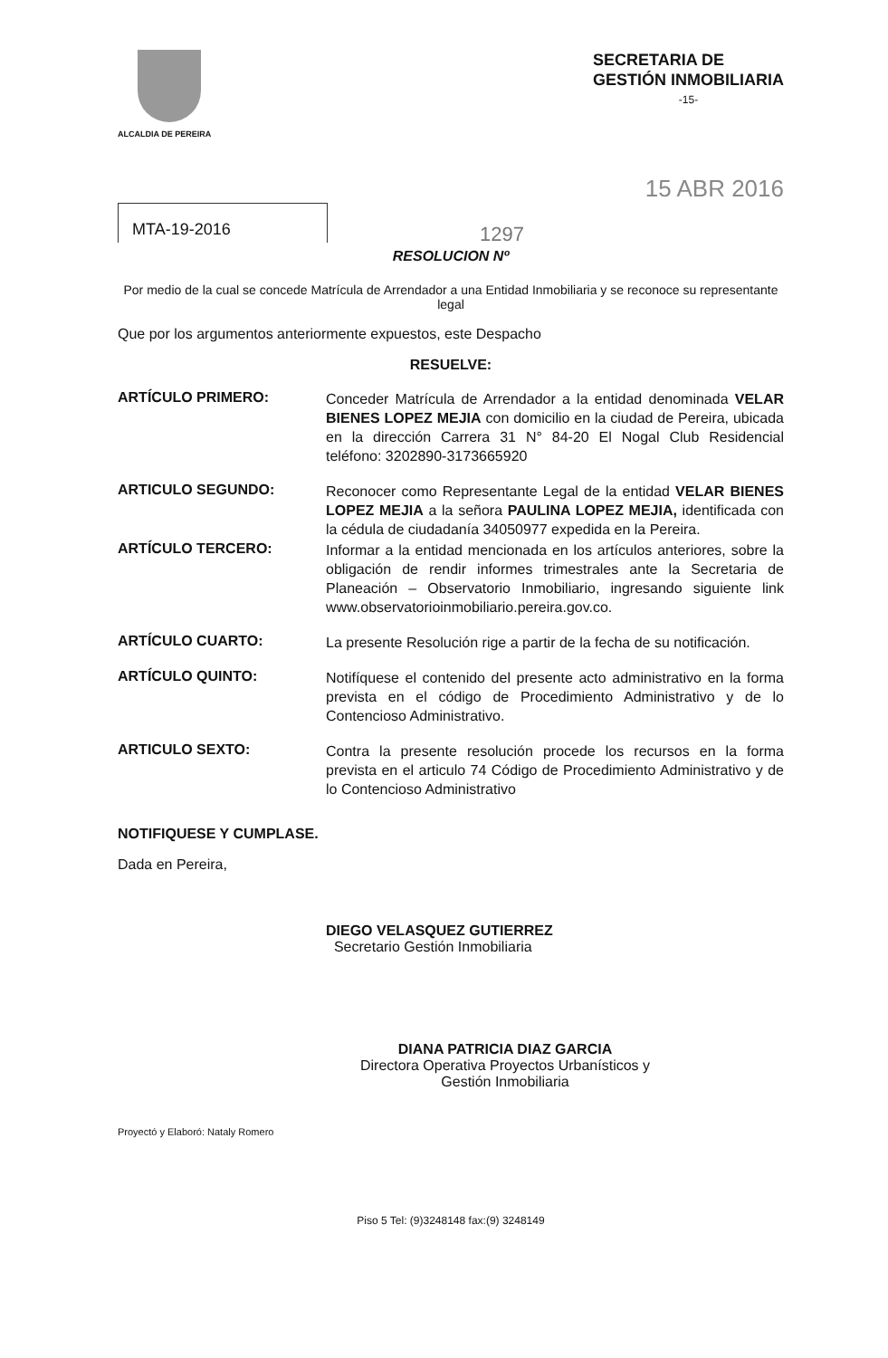ALCALDIA DE PEREIRA
SECRETARIA DE
GESTIÓN INMOBILIARIA
-15-
15 ABR 2016
MTA-19-2016
1297
RESOLUCION Nº
Por medio de la cual se concede Matrícula de Arrendador a una Entidad Inmobiliaria y se reconoce su representante legal
Que por los argumentos anteriormente expuestos, este Despacho
RESUELVE:
ARTÍCULO PRIMERO:
Conceder Matrícula de Arrendador a la entidad denominada VELAR BIENES LOPEZ MEJIA con domicilio en la ciudad de Pereira, ubicada en la dirección Carrera 31 N° 84-20 El Nogal Club Residencial teléfono: 3202890-3173665920
ARTICULO SEGUNDO:
Reconocer como Representante Legal de la entidad VELAR BIENES LOPEZ MEJIA a la señora PAULINA LOPEZ MEJIA, identificada con la cédula de ciudadanía 34050977 expedida en la Pereira.
ARTÍCULO TERCERO:
Informar a la entidad mencionada en los artículos anteriores, sobre la obligación de rendir informes trimestrales ante la Secretaria de Planeación – Observatorio Inmobiliario, ingresando siguiente link www.observatorioinmobiliario.pereira.gov.co.
ARTÍCULO CUARTO:
La presente Resolución rige a partir de la fecha de su notificación.
ARTÍCULO QUINTO:
Notifíquese el contenido del presente acto administrativo en la forma prevista en el código de Procedimiento Administrativo y de lo Contencioso Administrativo.
ARTICULO SEXTO:
Contra la presente resolución procede los recursos en la forma prevista en el articulo 74 Código de Procedimiento Administrativo y de lo Contencioso Administrativo
NOTIFIQUESE Y CUMPLASE.
Dada en Pereira,
DIEGO VELASQUEZ GUTIERREZ
Secretario Gestión Inmobiliaria
DIANA PATRICIA DIAZ GARCIA
Directora Operativa Proyectos Urbanísticos y
Gestión Inmobiliaria
Proyectó y Elaboró: Nataly Romero
Piso 5 Tel: (9)3248148 fax:(9) 3248149